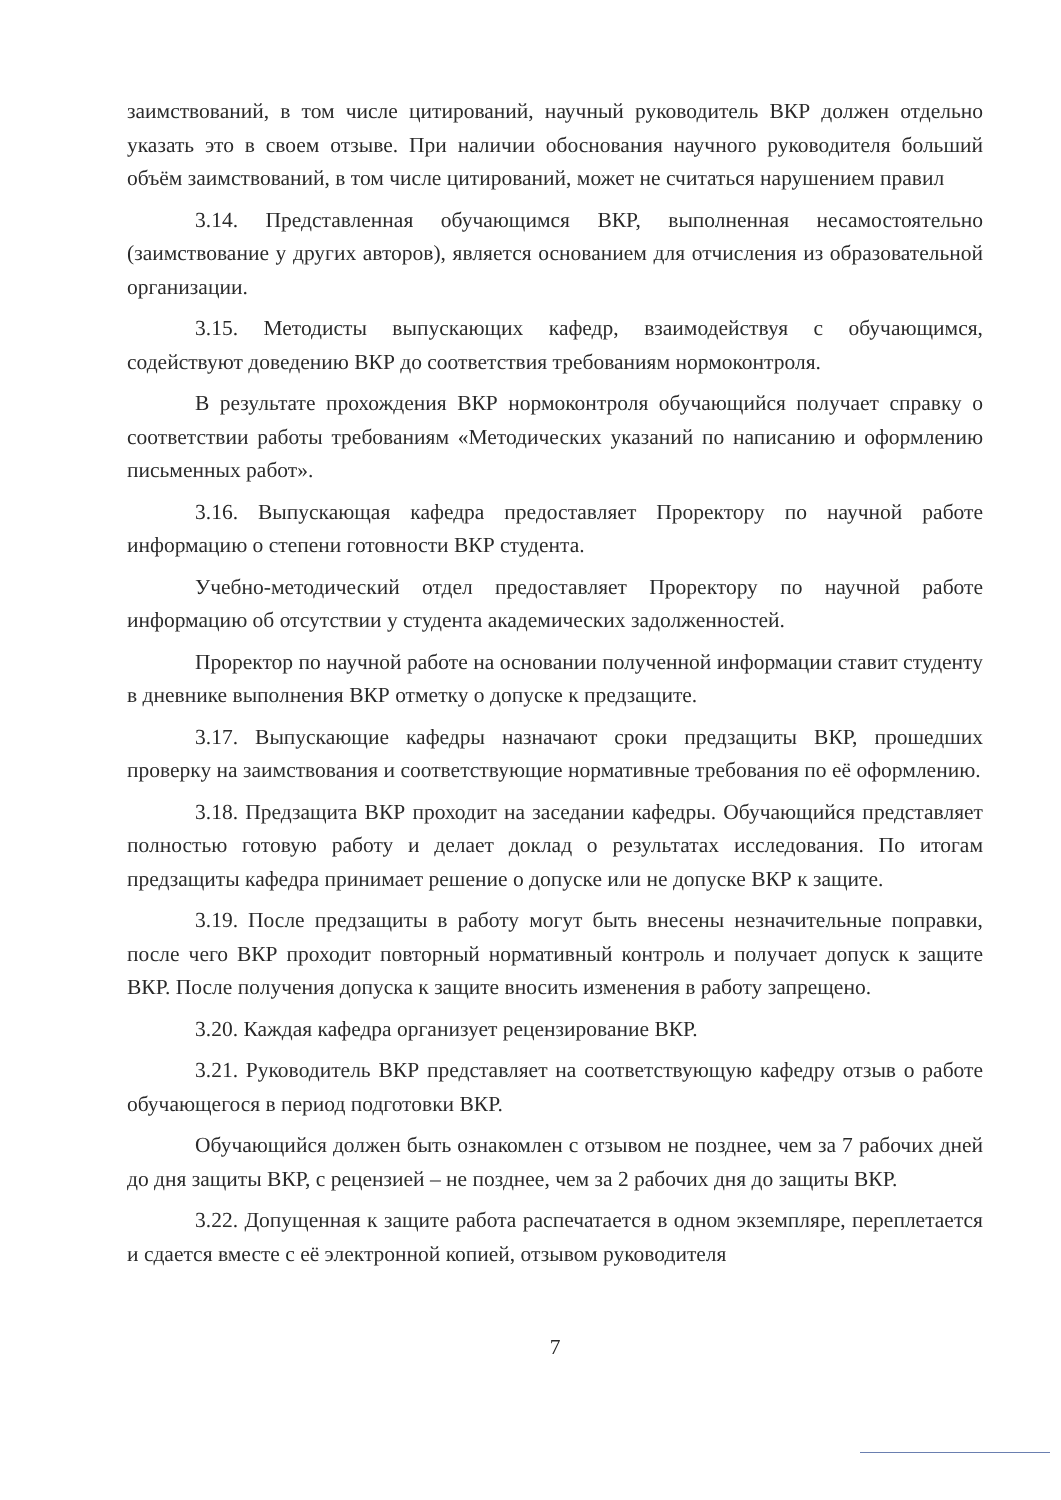заимствований, в том числе цитирований, научный руководитель ВКР должен отдельно указать это в своем отзыве. При наличии обоснования научного руководителя больший объём заимствований, в том числе цитирований, может не считаться нарушением правил
3.14. Представленная обучающимся ВКР, выполненная несамостоятельно (заимствование у других авторов), является основанием для отчисления из образовательной организации.
3.15. Методисты выпускающих кафедр, взаимодействуя с обучающимся, содействуют доведению ВКР до соответствия требованиям нормоконтроля.
В результате прохождения ВКР нормоконтроля обучающийся получает справку о соответствии работы требованиям «Методических указаний по написанию и оформлению письменных работ».
3.16. Выпускающая кафедра предоставляет Проректору по научной работе информацию о степени готовности ВКР студента.
Учебно-методический отдел предоставляет Проректору по научной работе информацию об отсутствии у студента академических задолженностей.
Проректор по научной работе на основании полученной информации ставит студенту в дневнике выполнения ВКР отметку о допуске к предзащите.
3.17. Выпускающие кафедры назначают сроки предзащиты ВКР, прошедших проверку на заимствования и соответствующие нормативные требования по её оформлению.
3.18. Предзащита ВКР проходит на заседании кафедры. Обучающийся представляет полностью готовую работу и делает доклад о результатах исследования. По итогам предзащиты кафедра принимает решение о допуске или не допуске ВКР к защите.
3.19. После предзащиты в работу могут быть внесены незначительные поправки, после чего ВКР проходит повторный нормативный контроль и получает допуск к защите ВКР. После получения допуска к защите вносить изменения в работу запрещено.
3.20. Каждая кафедра организует рецензирование ВКР.
3.21. Руководитель ВКР представляет на соответствующую кафедру отзыв о работе обучающегося в период подготовки ВКР.
Обучающийся должен быть ознакомлен с отзывом не позднее, чем за 7 рабочих дней до дня защиты ВКР, с рецензией – не позднее, чем за 2 рабочих дня до защиты ВКР.
3.22. Допущенная к защите работа распечатается в одном экземпляре, переплетается и сдается вместе с её электронной копией, отзывом руководителя
7